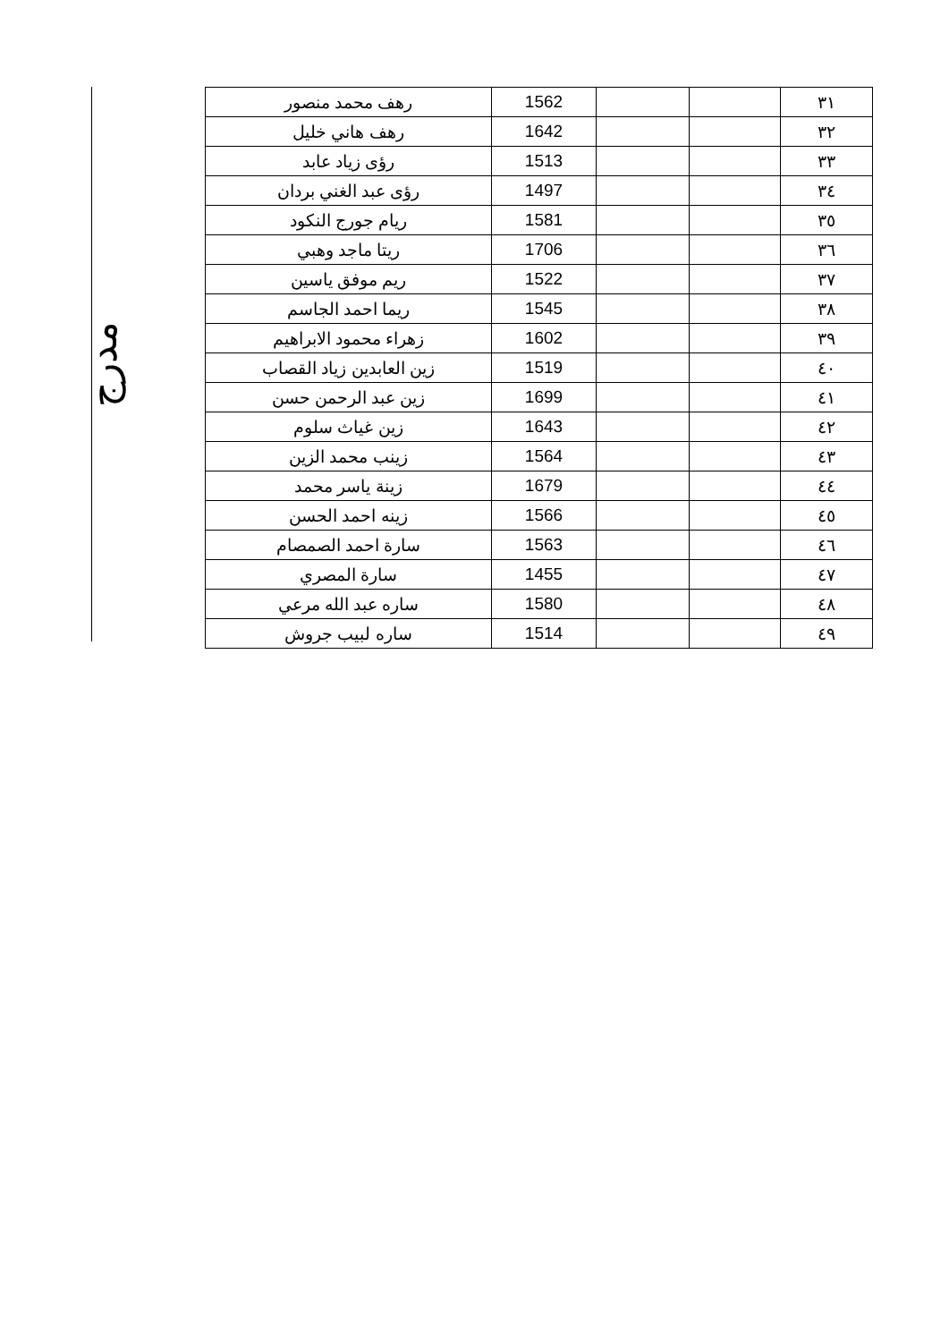مدرج
| ٣١ | | | 1562 | رهف محمد منصور |
| ٣٢ | | | 1642 | رهف هاني خليل |
| ٣٣ | | | 1513 | رؤى زياد عابد |
| ٣٤ | | | 1497 | رؤى عبد الغني بردان |
| ٣٥ | | | 1581 | ريام جورج النكود |
| ٣٦ | | | 1706 | ريتا ماجد وهبي |
| ٣٧ | | | 1522 | ريم موفق ياسين |
| ٣٨ | | | 1545 | ريما احمد الجاسم |
| ٣٩ | | | 1602 | زهراء محمود الابراهيم |
| ٤٠ | | | 1519 | زين العابدين زياد القصاب |
| ٤١ | | | 1699 | زين عبد الرحمن حسن |
| ٤٢ | | | 1643 | زين غياث سلوم |
| ٤٣ | | | 1564 | زينب محمد الزين |
| ٤٤ | | | 1679 | زينة ياسر محمد |
| ٤٥ | | | 1566 | زينه احمد الحسن |
| ٤٦ | | | 1563 | سارة احمد الصمصام |
| ٤٧ | | | 1455 | سارة المصري |
| ٤٨ | | | 1580 | ساره عبد الله مرعي |
| ٤٩ | | | 1514 | ساره لبيب جروش |